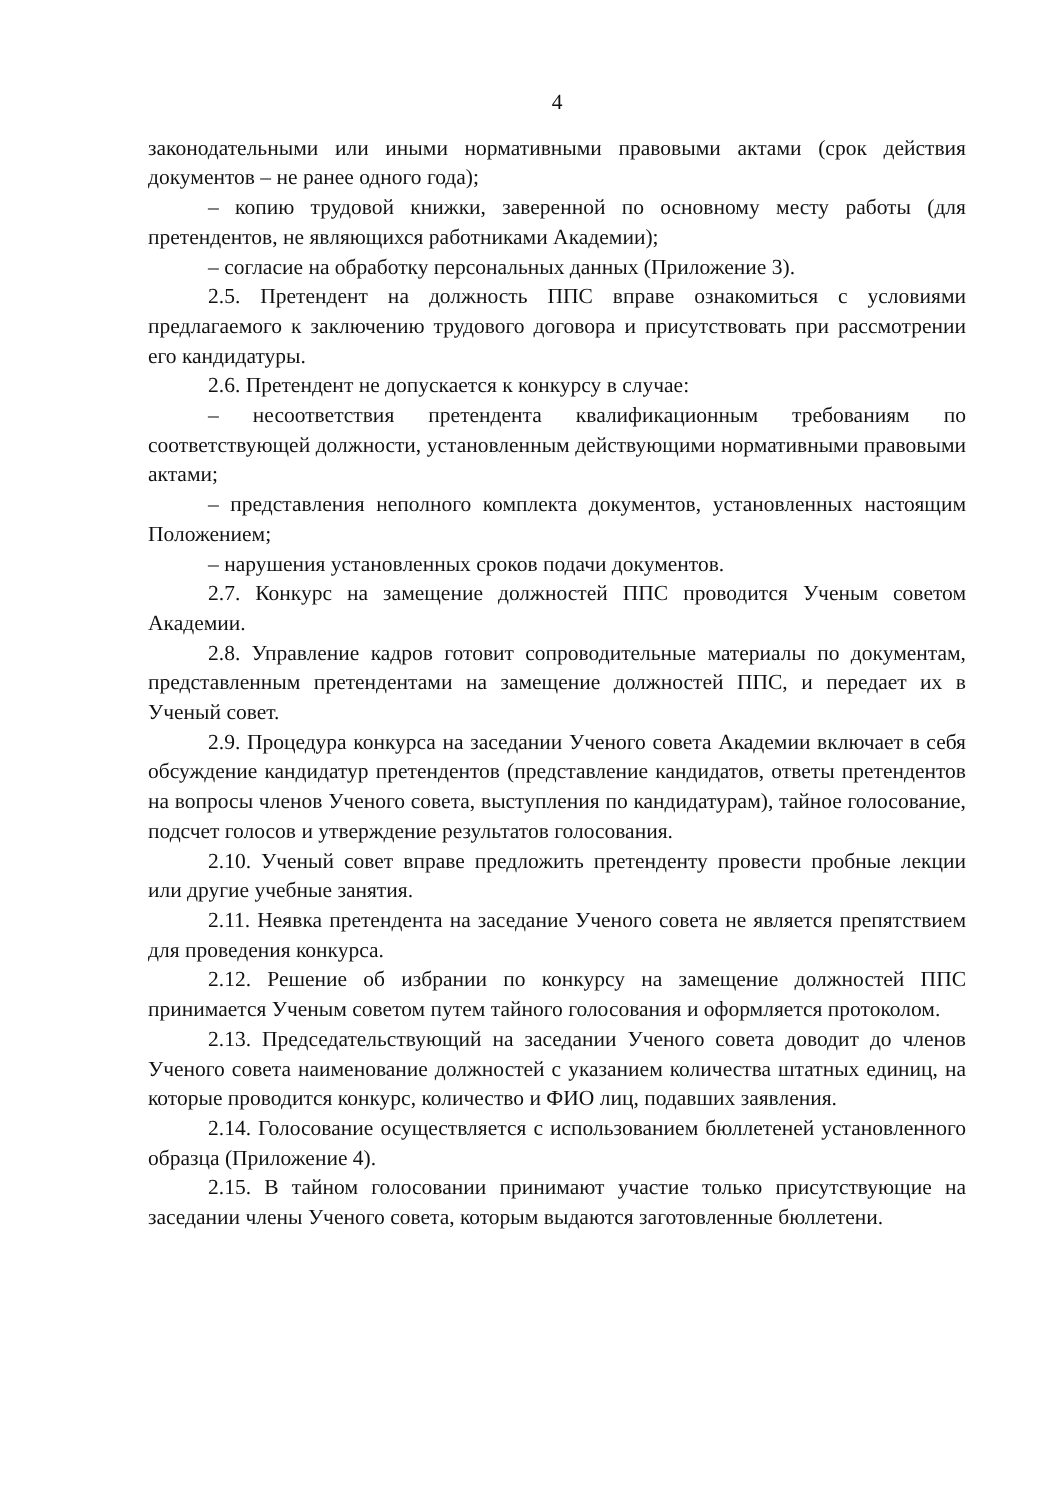4
законодательными или иными нормативными правовыми актами (срок действия документов – не ранее одного года);
– копию трудовой книжки, заверенной по основному месту работы (для претендентов, не являющихся работниками Академии);
– согласие на обработку персональных данных (Приложение 3).
2.5. Претендент на должность ППС вправе ознакомиться с условиями предлагаемого к заключению трудового договора и присутствовать при рассмотрении его кандидатуры.
2.6. Претендент не допускается к конкурсу в случае:
– несоответствия претендента квалификационным требованиям по соответствующей должности, установленным действующими нормативными правовыми актами;
– представления неполного комплекта документов, установленных настоящим Положением;
– нарушения установленных сроков подачи документов.
2.7. Конкурс на замещение должностей ППС проводится Ученым советом Академии.
2.8. Управление кадров готовит сопроводительные материалы по документам, представленным претендентами на замещение должностей ППС, и передает их в Ученый совет.
2.9. Процедура конкурса на заседании Ученого совета Академии включает в себя обсуждение кандидатур претендентов (представление кандидатов, ответы претендентов на вопросы членов Ученого совета, выступления по кандидатурам), тайное голосование, подсчет голосов и утверждение результатов голосования.
2.10. Ученый совет вправе предложить претенденту провести пробные лекции или другие учебные занятия.
2.11. Неявка претендента на заседание Ученого совета не является препятствием для проведения конкурса.
2.12. Решение об избрании по конкурсу на замещение должностей ППС принимается Ученым советом путем тайного голосования и оформляется протоколом.
2.13. Председательствующий на заседании Ученого совета доводит до членов Ученого совета наименование должностей с указанием количества штатных единиц, на которые проводится конкурс, количество и ФИО лиц, подавших заявления.
2.14. Голосование осуществляется с использованием бюллетеней установленного образца (Приложение 4).
2.15. В тайном голосовании принимают участие только присутствующие на заседании члены Ученого совета, которым выдаются заготовленные бюллетени.